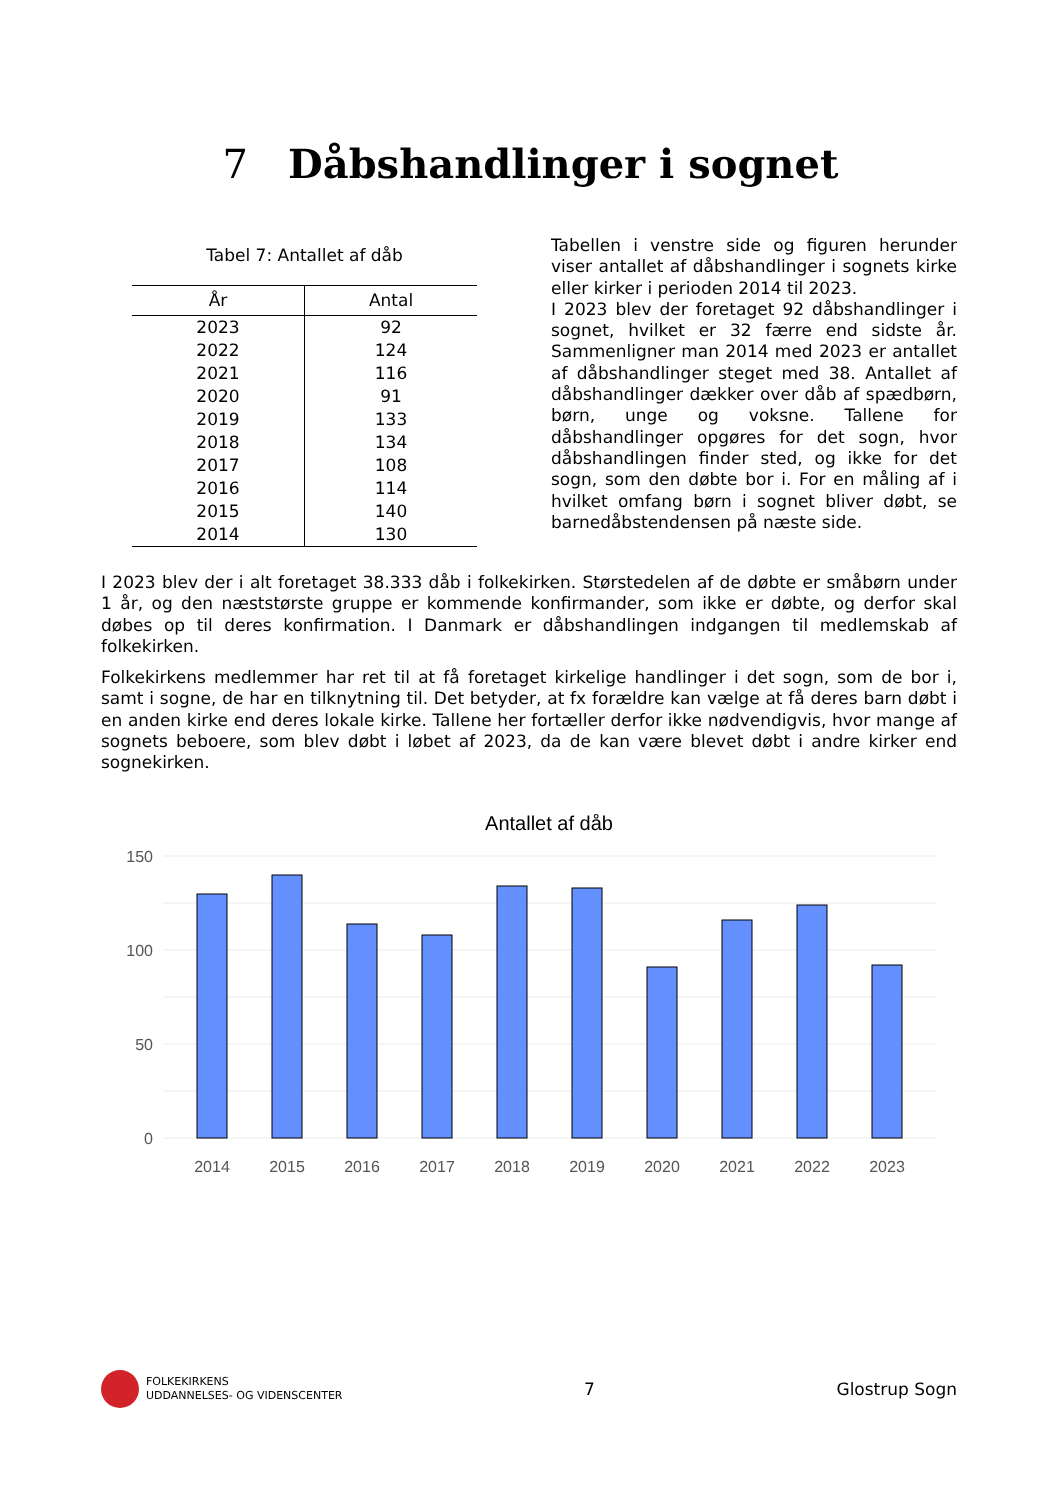7 Dåbshandlinger i sognet
Tabel 7: Antallet af dåb
| År | Antal |
| --- | --- |
| 2023 | 92 |
| 2022 | 124 |
| 2021 | 116 |
| 2020 | 91 |
| 2019 | 133 |
| 2018 | 134 |
| 2017 | 108 |
| 2016 | 114 |
| 2015 | 140 |
| 2014 | 130 |
Tabellen i venstre side og figuren herunder viser antallet af dåbshandlinger i sognets kirke eller kirker i perioden 2014 til 2023.
I 2023 blev der foretaget 92 dåbshandlinger i sognet, hvilket er 32 færre end sidste år. Sammenligner man 2014 med 2023 er antallet af dåbshandlinger steget med 38. Antallet af dåbshandlinger dækker over dåb af spædbørn, børn, unge og voksne. Tallene for dåbshandlinger opgøres for det sogn, hvor dåbshandlingen finder sted, og ikke for det sogn, som den døbte bor i. For en måling af i hvilket omfang børn i sognet bliver døbt, se barnedåbstendensen på næste side.
I 2023 blev der i alt foretaget 38.333 dåb i folkekirken. Størstedelen af de døbte er småbørn under 1 år, og den næststørste gruppe er kommende konfirmander, som ikke er døbte, og derfor skal døbes op til deres konfirmation. I Danmark er dåbshandlingen indgangen til medlemskab af folkekirken.
Folkekirkens medlemmer har ret til at få foretaget kirkelige handlinger i det sogn, som de bor i, samt i sogne, de har en tilknytning til. Det betyder, at fx forældre kan vælge at få deres barn døbt i en anden kirke end deres lokale kirke. Tallene her fortæller derfor ikke nødvendigvis, hvor mange af sognets beboere, som blev døbt i løbet af 2023, da de kan være blevet døbt i andre kirker end sognekirken.
Antallet af dåb
150
100
50
0
2014
2015
2016
2017
2018
2019
2020
2021
2022
2023
FOLKEKIRKENS
UDDANNELSES- OG VIDENSCENTER
7 Glostrup Sogn